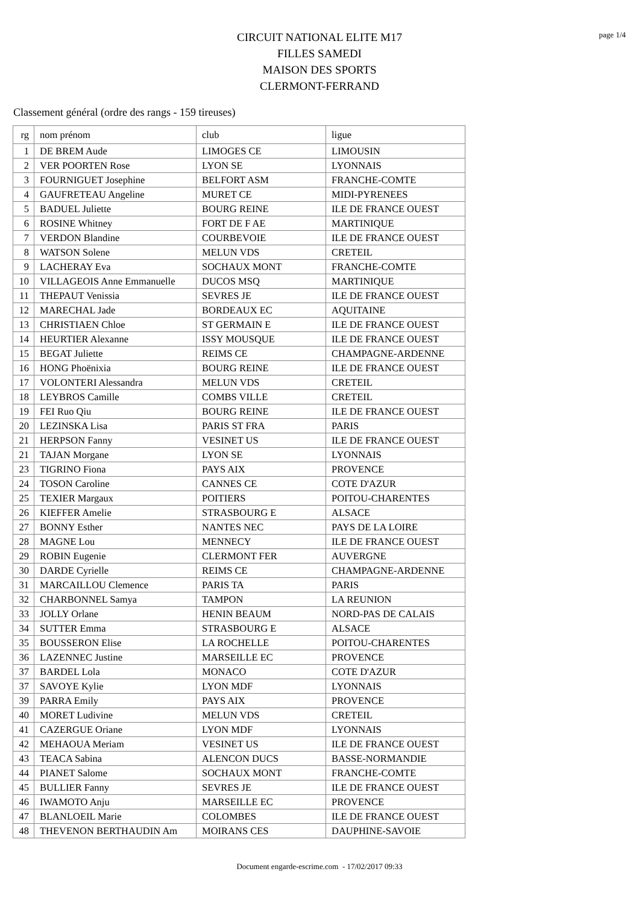page 1/4
CIRCUIT NATIONAL ELITE M17
FILLES SAMEDI
MAISON DES SPORTS
CLERMONT-FERRAND
Classement général (ordre des rangs - 159 tireuses)
| rg | nom prénom | club | ligue |
| 1 | DE BREM Aude | LIMOGES CE | LIMOUSIN |
| 2 | VER POORTEN Rose | LYON SE | LYONNAIS |
| 3 | FOURNIGUET Josephine | BELFORT ASM | FRANCHE-COMTE |
| 4 | GAUFRETEAU Angeline | MURET CE | MIDI-PYRENEES |
| 5 | BADUEL Juliette | BOURG REINE | ILE DE FRANCE OUEST |
| 6 | ROSINE Whitney | FORT DE F AE | MARTINIQUE |
| 7 | VERDON Blandine | COURBEVOIE | ILE DE FRANCE OUEST |
| 8 | WATSON Solene | MELUN VDS | CRETEIL |
| 9 | LACHERAY Eva | SOCHAUX MONT | FRANCHE-COMTE |
| 10 | VILLAGEOIS Anne Emmanuelle | DUCOS MSQ | MARTINIQUE |
| 11 | THEPAUT Venissia | SEVRES JE | ILE DE FRANCE OUEST |
| 12 | MARECHAL Jade | BORDEAUX EC | AQUITAINE |
| 13 | CHRISTIAEN Chloe | ST GERMAIN E | ILE DE FRANCE OUEST |
| 14 | HEURTIER Alexanne | ISSY MOUSQUE | ILE DE FRANCE OUEST |
| 15 | BEGAT Juliette | REIMS CE | CHAMPAGNE-ARDENNE |
| 16 | HONG Phoënixia | BOURG REINE | ILE DE FRANCE OUEST |
| 17 | VOLONTERI Alessandra | MELUN VDS | CRETEIL |
| 18 | LEYBROS Camille | COMBS VILLE | CRETEIL |
| 19 | FEI Ruo Qiu | BOURG REINE | ILE DE FRANCE OUEST |
| 20 | LEZINSKA Lisa | PARIS ST FRA | PARIS |
| 21 | HERPSON Fanny | VESINET US | ILE DE FRANCE OUEST |
| 21 | TAJAN Morgane | LYON SE | LYONNAIS |
| 23 | TIGRINO Fiona | PAYS AIX | PROVENCE |
| 24 | TOSON Caroline | CANNES CE | COTE D'AZUR |
| 25 | TEXIER Margaux | POITIERS | POITOU-CHARENTES |
| 26 | KIEFFER Amelie | STRASBOURG E | ALSACE |
| 27 | BONNY Esther | NANTES NEC | PAYS DE LA LOIRE |
| 28 | MAGNE Lou | MENNECY | ILE DE FRANCE OUEST |
| 29 | ROBIN Eugenie | CLERMONT FER | AUVERGNE |
| 30 | DARDE Cyrielle | REIMS CE | CHAMPAGNE-ARDENNE |
| 31 | MARCAILLOU Clemence | PARIS TA | PARIS |
| 32 | CHARBONNEL Samya | TAMPON | LA REUNION |
| 33 | JOLLY Orlane | HENIN BEAUM | NORD-PAS DE CALAIS |
| 34 | SUTTER Emma | STRASBOURG E | ALSACE |
| 35 | BOUSSERON Elise | LA ROCHELLE | POITOU-CHARENTES |
| 36 | LAZENNEC Justine | MARSEILLE EC | PROVENCE |
| 37 | BARDEL Lola | MONACO | COTE D'AZUR |
| 37 | SAVOYE Kylie | LYON MDF | LYONNAIS |
| 39 | PARRA Emily | PAYS AIX | PROVENCE |
| 40 | MORET Ludivine | MELUN VDS | CRETEIL |
| 41 | CAZERGUE Oriane | LYON MDF | LYONNAIS |
| 42 | MEHAOUA Meriam | VESINET US | ILE DE FRANCE OUEST |
| 43 | TEACA Sabina | ALENCON DUCS | BASSE-NORMANDIE |
| 44 | PIANET Salome | SOCHAUX MONT | FRANCHE-COMTE |
| 45 | BULLIER Fanny | SEVRES JE | ILE DE FRANCE OUEST |
| 46 | IWAMOTO Anju | MARSEILLE EC | PROVENCE |
| 47 | BLANLOEIL Marie | COLOMBES | ILE DE FRANCE OUEST |
| 48 | THEVENON BERTHAUDIN Am | MOIRANS CES | DAUPHINE-SAVOIE |
Document engarde-escrime.com - 17/02/2017 09:33